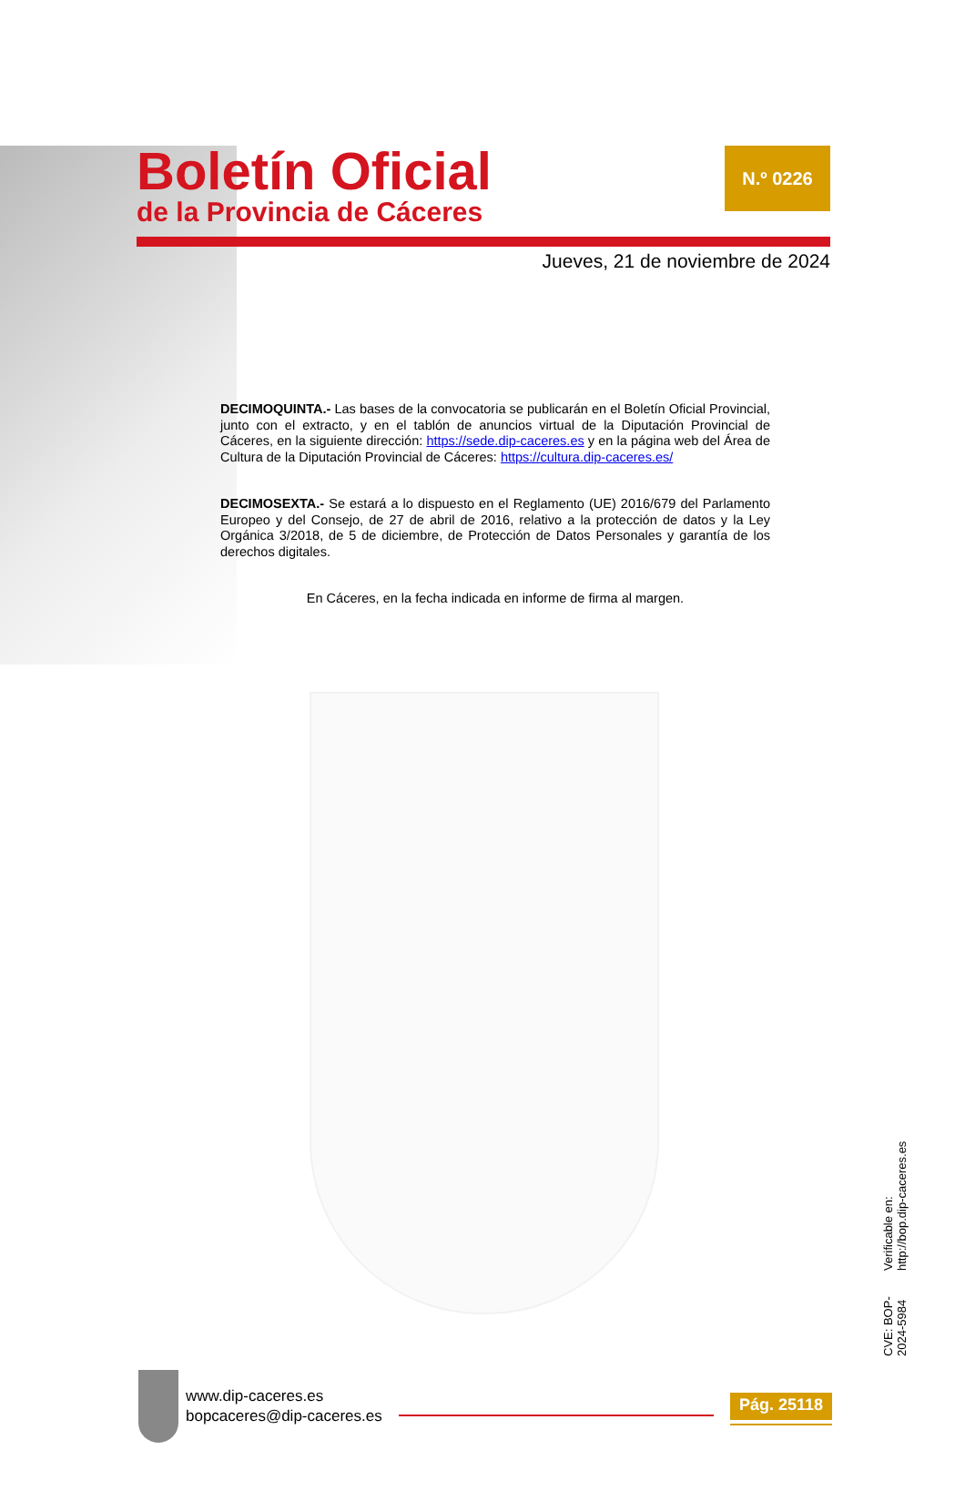Boletín Oficial
de la Provincia de Cáceres
N.º 0226
Jueves, 21 de noviembre de 2024
DECIMOQUINTA.- Las bases de la convocatoria se publicarán en el Boletín Oficial Provincial, junto con el extracto, y en el tablón de anuncios virtual de la Diputación Provincial de Cáceres, en la siguiente dirección: https://sede.dip-caceres.es y en la página web del Área de Cultura de la Diputación Provincial de Cáceres: https://cultura.dip-caceres.es/
DECIMOSEXTA.- Se estará a lo dispuesto en el Reglamento (UE) 2016/679 del Parlamento Europeo y del Consejo, de 27 de abril de 2016, relativo a la protección de datos y la Ley Orgánica 3/2018, de 5 de diciembre, de Protección de Datos Personales y garantía de los derechos digitales.
En Cáceres, en la fecha indicada en informe de firma al margen.
CVE: BOP-2024-5984 Verificable en: http://bop.dip-caceres.es
www.dip-caceres.es
bopcaceres@dip-caceres.es
Pág. 25118